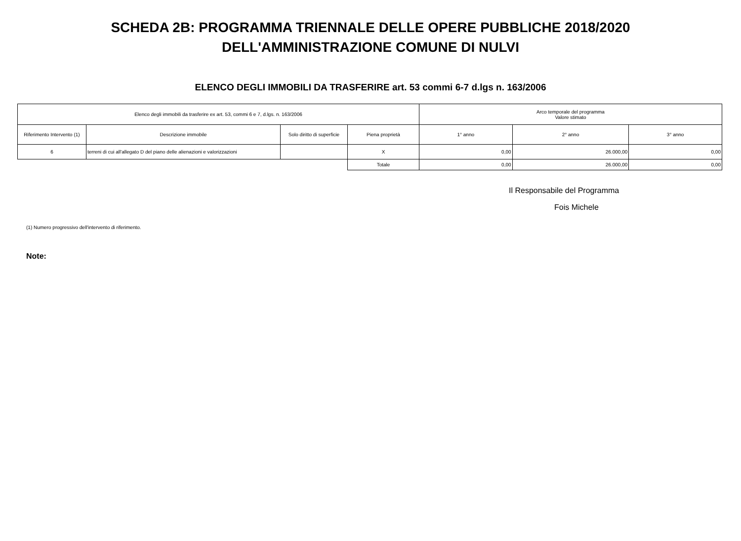SCHEDA 2B: PROGRAMMA TRIENNALE DELLE OPERE PUBBLICHE 2018/2020
DELL'AMMINISTRAZIONE COMUNE DI NULVI
ELENCO DEGLI IMMOBILI DA TRASFERIRE art. 53 commi 6-7 d.lgs n. 163/2006
| Elenco degli immobili da trasferire ex art. 53, commi 6 e 7, d.lgs. n. 163/2006 | | | | Arco temporale del programma Valore stimato | | |
| --- | --- | --- | --- | --- | --- | --- |
| Riferimento Intervento (1) | Descrizione immobile | Solo diritto di superficie | Piena proprietà | 1° anno | 2° anno | 3° anno |
| 6 | terreni di cui all'allegato D del piano delle alienazioni e valorizzazioni | | X | 0,00 | 26.000,00 | 0,00 |
| | | | Totale | 0,00 | 26.000,00 | 0,00 |
Il Responsabile del Programma
Fois Michele
(1) Numero progressivo dell'intervento di riferimento.
Note: